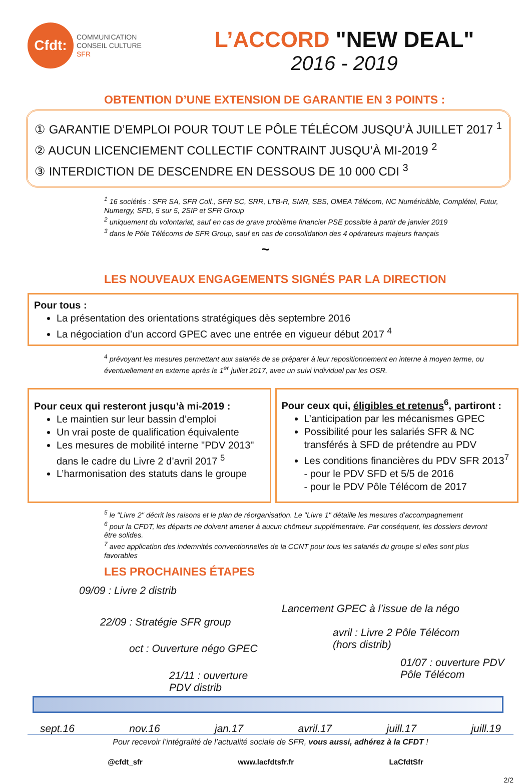Cfdt:
COMMUNICATION
CONSEIL CULTURE
SFR
L’ACCORD "NEW DEAL"
2016 - 2019
OBTENTION D’UNE EXTENSION DE GARANTIE EN 3 POINTS :
① GARANTIE D’EMPLOI POUR TOUT LE PÔLE TÉLÉCOM JUSQU’À JUILLET 2017 <sup>1</sup>
② AUCUN LICENCIEMENT COLLECTIF CONTRAINT JUSQU’À MI-2019 <sup>2</sup>
③ INTERDICTION DE DESCENDRE EN DESSOUS DE 10 000 CDI <sup>3</sup>
<sup>1</sup> 16 sociétés : SFR SA, SFR Coll., SFR SC, SRR, LTB-R, SMR, SBS, OMEA Télécom, NC Numéricâble, Complétel, Futur, Numergy, SFD, 5 sur 5, 2SIP et SFR Group
<sup>2</sup> uniquement du volontariat, sauf en cas de grave problème financier PSE possible à partir de janvier 2019
<sup>3</sup> dans le Pôle Télécoms de SFR Group, sauf en cas de consolidation des 4 opérateurs majeurs français
~
LES NOUVEAUX ENGAGEMENTS SIGNÉS PAR LA DIRECTION
Pour tous :
La présentation des orientations stratégiques dès septembre 2016
La négociation d’un accord GPEC avec une entrée en vigueur début 2017 <sup>4</sup>
<sup>4</sup> prévoyant les mesures permettant aux salariés de se préparer à leur repositionnement en interne à moyen terme, ou éventuellement en externe après le 1<sup>er</sup> juillet 2017, avec un suivi individuel par les OSR.
Pour ceux qui resteront jusqu’à mi-2019 :
Le maintien sur leur bassin d’emploi
Un vrai poste de qualification équivalente
Les mesures de mobilité interne "PDV 2013" dans le cadre du Livre 2 d’avril 2017 <sup>5</sup>
L’harmonisation des statuts dans le groupe
Pour ceux qui, éligibles et retenus<sup>6</sup>, partiront :
L’anticipation par les mécanismes GPEC
Possibilité pour les salariés SFR & NC transférés à SFD de prétendre au PDV
Les conditions financières du PDV SFR 2013<sup>7</sup>
- pour le PDV SFD et 5/5 de 2016
- pour le PDV Pôle Télécom de 2017
<sup>5</sup> le "Livre 2" décrit les raisons et le plan de réorganisation. Le "Livre 1" détaille les mesures d’accompagnement
<sup>6</sup> pour la CFDT, les départs ne doivent amener à aucun chômeur supplémentaire. Par conséquent, les dossiers devront être solides.
<sup>7</sup> avec application des indemnités conventionnelles de la CCNT pour tous les salariés du groupe si elles sont plus favorables
LES PROCHAINES ÉTAPES
09/09 : Livre 2 distrib
22/09 : Stratégie SFR group
oct : Ouverture négo GPEC
21/11 : ouverture
PDV distrib
Lancement GPEC à l’issue de la négo
avril : Livre 2 Pôle Télécom
(hors distrib)
01/07 : ouverture PDV
Pôle Télécom
sept.16 nov.16 jan.17 avril.17 juill.17 juill.19
Pour recevoir l’intégralité de l’actualité sociale de SFR, vous aussi, adhérez à la CFDT !
@cfdt_sfr www.lacfdtsfr.fr LaCfdtSfr
2/2